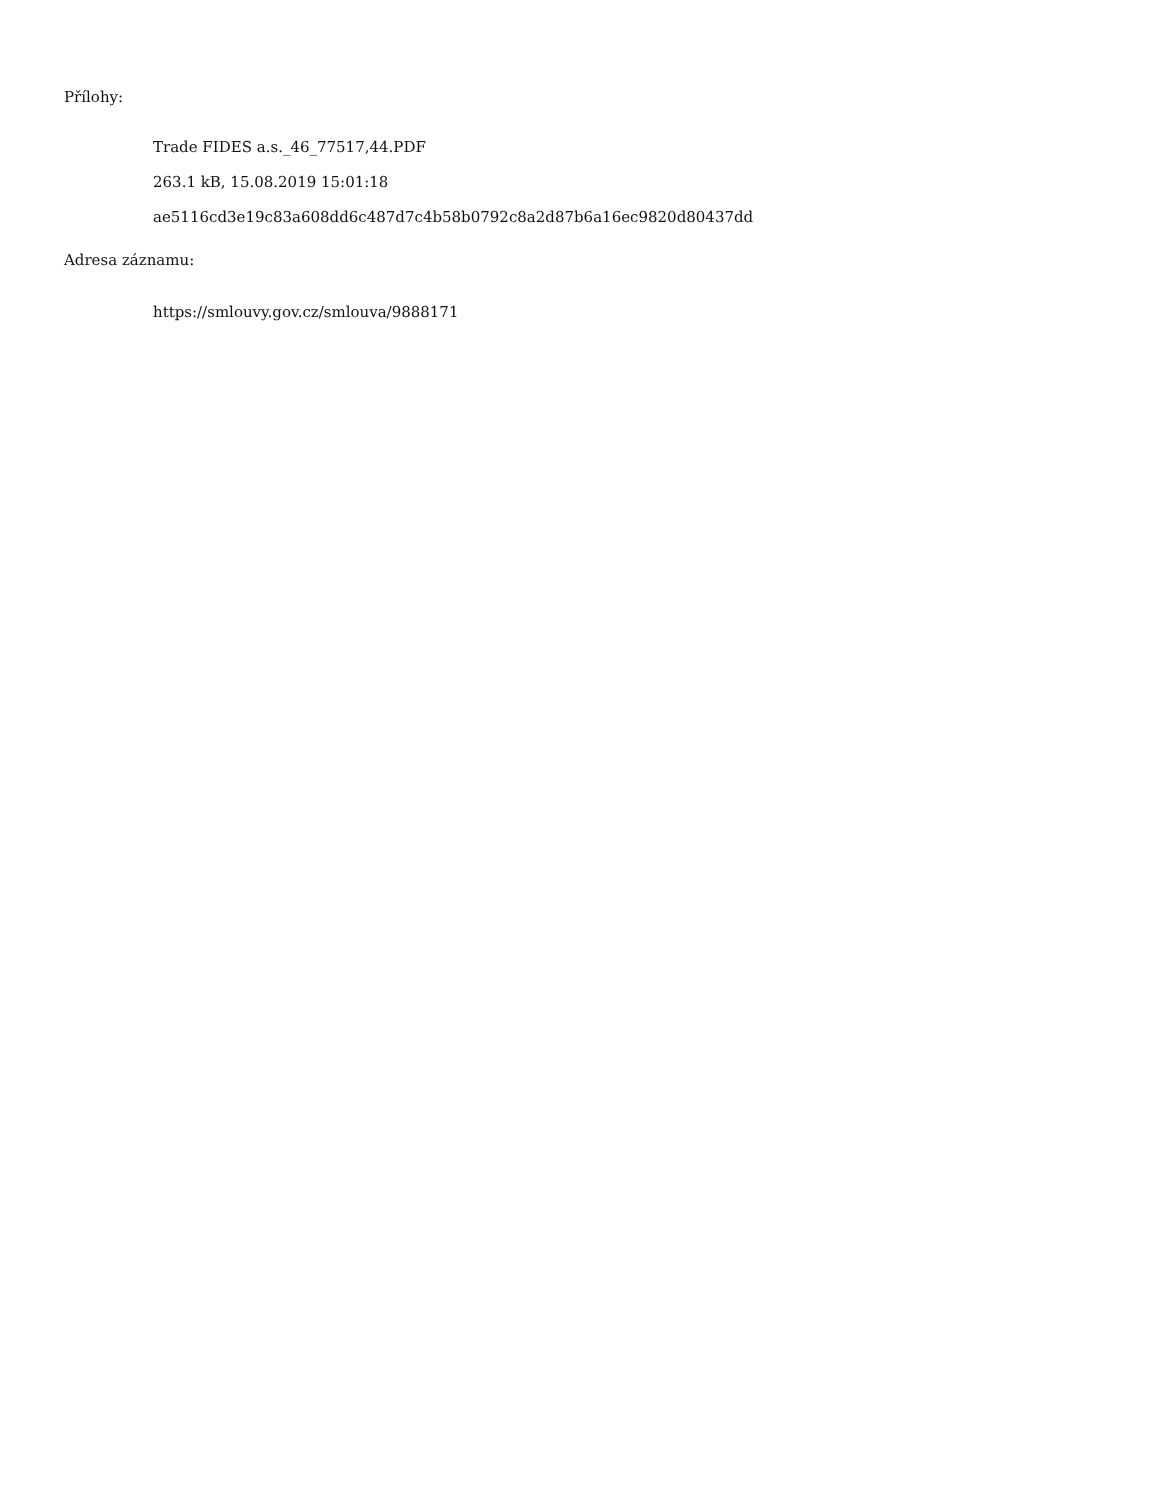Přílohy:
Trade FIDES a.s._46_77517,44.PDF
263.1 kB, 15.08.2019 15:01:18
ae5116cd3e19c83a608dd6c487d7c4b58b0792c8a2d87b6a16ec9820d80437dd
Adresa záznamu:
https://smlouvy.gov.cz/smlouva/9888171